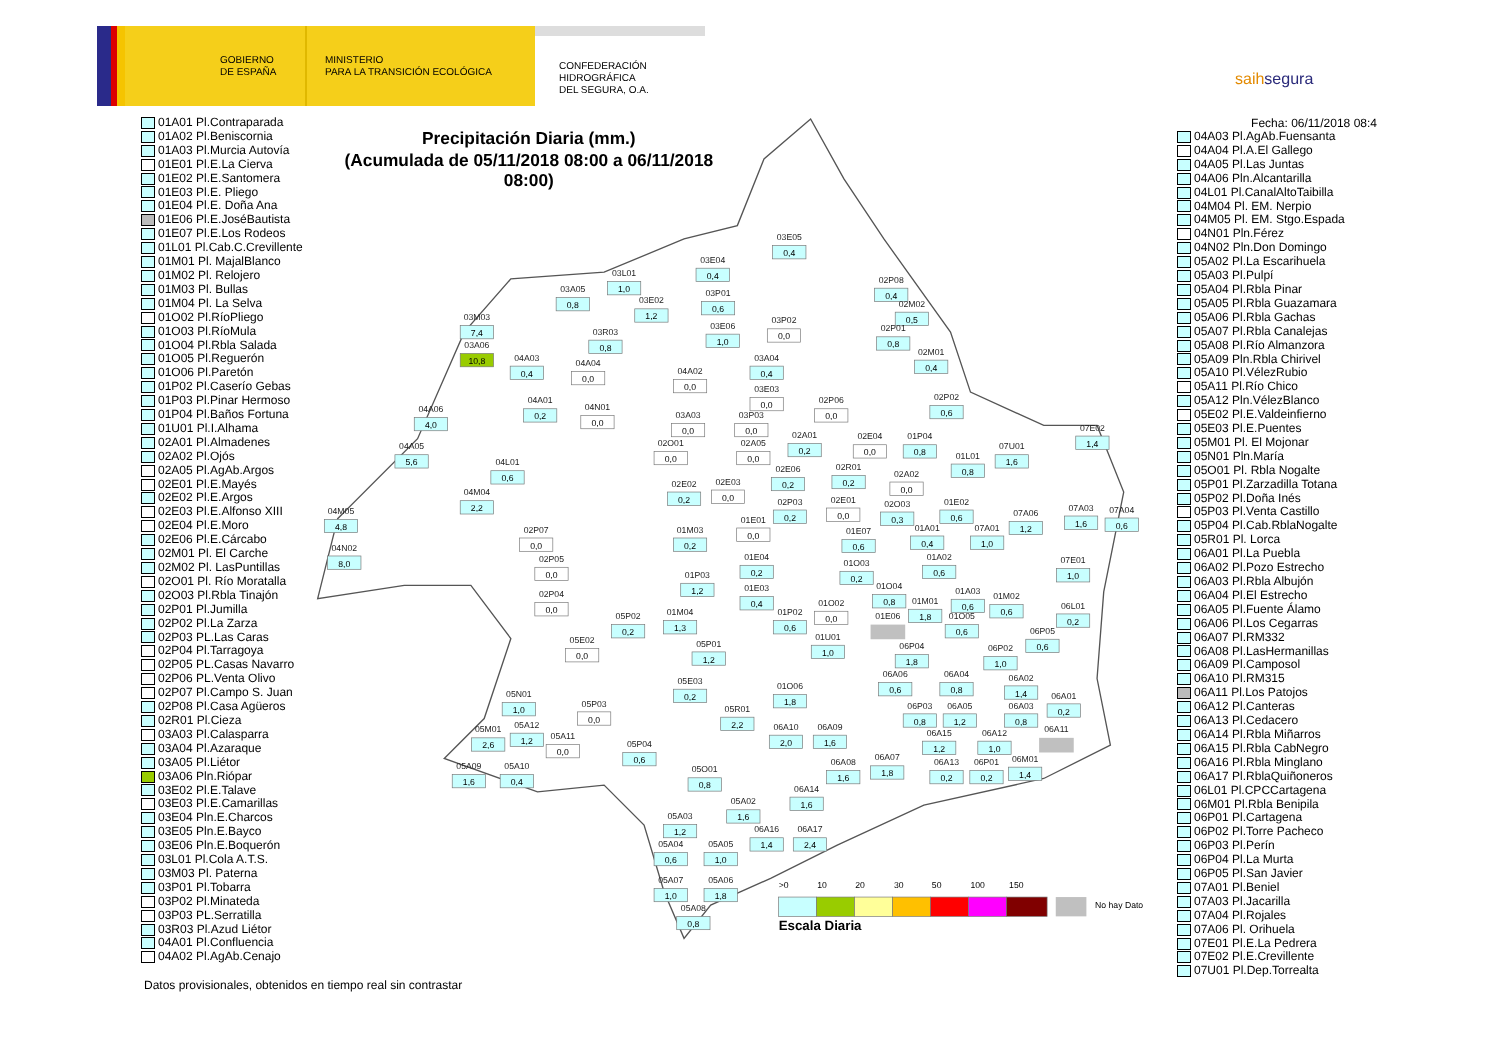GOBIERNO
DE ESPAÑA
MINISTERIO
PARA LA TRANSICIÓN ECOLÓGICA
CONFEDERACIÓN
HIDROGRÁFICA
DEL SEGURA, O.A.
saihsegura
01A01 Pl.Contraparada
01A02 Pl.Beniscornia
01A03 Pl.Murcia Autovía
01E01 Pl.E.La Cierva
01E02 Pl.E.Santomera
01E03 Pl.E. Pliego
01E04 Pl.E. Doña Ana
01E06 Pl.E.JoséBautista
01E07 Pl.E.Los Rodeos
01L01 Pl.Cab.C.Crevillente
01M01 Pl. MajalBlanco
01M02 Pl. Relojero
01M03 Pl. Bullas
01M04 Pl. La Selva
01O02 Pl.RíoPliego
01O03 Pl.RíoMula
01O04 Pl.Rbla Salada
01O05 Pl.Reguerón
01O06 Pl.Paretón
01P02 Pl.Caserío Gebas
01P03 Pl.Pinar Hermoso
01P04 Pl.Baños Fortuna
01U01 Pl.I.Alhama
02A01 Pl.Almadenes
02A02 Pl.Ojós
02A05 Pl.AgAb.Argos
02E01 Pl.E.Mayés
02E02 Pl.E.Argos
02E03 Pl.E.Alfonso XIII
02E04 Pl.E.Moro
02E06 Pl.E.Cárcabo
02M01 Pl. El Carche
02M02 Pl. LasPuntillas
02O01 Pl. Río Moratalla
02O03 Pl.Rbla Tinajón
02P01 Pl.Jumilla
02P02 Pl.La Zarza
02P03 PL.Las Caras
02P04 Pl.Tarragoya
02P05 PL.Casas Navarro
02P06 PL.Venta Olivo
02P07 Pl.Campo S. Juan
02P08 Pl.Casa Agüeros
02R01 Pl.Cieza
03A03 Pl.Calasparra
03A04 Pl.Azaraque
03A05 Pl.Liétor
03A06 Pln.Rióp​ar
03E02 Pl.E.Talave
03E03 Pl.E.Camarillas
03E04 Pln.E.Charcos
03E05 Pln.E.Bayco
03E06 Pln.E.Boquerón
03L01 Pl.Cola A.T.S.
03M03 Pl. Paterna
03P01 Pl.Tobarra
03P02 Pl.Minateda
03P03 PL.Serratilla
03R03 Pl.Azud Liétor
04A01 Pl.Confluencia
04A02 Pl.AgAb.Cenajo
Precipitación Diaria (mm.)
(Acumulada de 05/11/2018 08:00 a 06/11/2018
08:00)
03M03
7,4
03A06
10,8
03A05
0,8
03L01
1,0
03E02
1,2
03R03
0,8
03E04
0,4
03E05
0,4
03P01
0,6
03E06
1,0
03P02
0,0
02P08
0,4
02M02
0,5
02P01
0,8
02M01
0,4
04A03
0,4
04A04
0,0
04A02
0,0
03A04
0,4
03E03
0,0
02P06
0,0
02P02
0,6
04A06
4,0
04A01
0,2
04N01
0,0
03A03
0,0
03P03
0,0
02O01
0,0
02A05
0,0
02A01
0,2
02E04
0,0
01P04
0,8
01L01
0,8
07U01
1,6
07E02
1,4
04A05
5,6
04L01
0,6
02E06
0,2
02R01
0,2
02A02
0,0
04M04
2,2
02E02
0,2
02E03
0,0
02P03
0,2
02E01
0,0
02O03
0,3
01E02
0,6
07A06
1,2
07A03
1,6
07A04
0,6
04M05
4,8
02P07
0,0
01E01
0,0
01M03
0,2
01E07
0,6
01A01
0,4
07A01
1,0
04N02
8,0
02P05
0,0
01E04
0,2
01O03
0,2
01A02
0,6
07E01
1,0
01P03
1,2
01E03
0,4
01O04
0,8
02P04
0,0
01A03
0,6
01M02
0,6
01M01
1,8
06L01
0,2
05P02
0,2
01M04
1,3
01P02
0,6
01O02
0,0
01E06
01O05
0,6
06P05
0,6
01U01
1,0
05E02
0,0
05P01
1,2
06P04
1,8
06P02
1,0
06A06
0,6
06A04
0,8
06A02
1,4
05E03
0,2
01O06
1,8
06A01
0,2
05N01
1,0
05P03
0,0
05R01
2,2
06P03
0,8
06A05
1,2
06A03
0,8
05A12
1,2
05M01
2,6
06A10
2,0
06A09
1,6
06A15
1,2
06A12
1,0
06A11
05A11
0,0
05P04
0,6
06A08
1,6
06A07
1,8
06A13
0,2
06P01
0,2
06M01
1,4
05A09
1,6
05A10
0,4
05O01
0,8
06A14
1,6
05A02
1,6
05A03
1,2
06A16
1,4
06A17
2,4
05A04
0,6
05A05
1,0
05A07
1,0
05A06
1,8
05A08
0,8
>0
10
20
30
50
100
150
No hay Dato
Escala Diaria
Fecha: 06/11/2018 08:4
04A03 Pl.AgAb.Fuensanta
04A04 Pl.A.El Gallego
04A05 Pl.Las Juntas
04A06 Pln.Alcantarilla
04L01 Pl.CanalAltoTaibilla
04M04 Pl. EM. Nerpio
04M05 Pl. EM. Stgo.Espada
04N01 Pln.Férez
04N02 Pln.Don Domingo
05A02 Pl.La Escarihuela
05A03 Pl.Pulpí
05A04 Pl.Rbla Pinar
05A05 Pl.Rbla Guazamara
05A06 Pl.Rbla Gachas
05A07 Pl.Rbla Canalejas
05A08 Pl.Río Almanzora
05A09 Pln.Rbla Chirivel
05A10 Pl.VélezRubio
05A11 Pl.Río Chico
05A12 Pln.VélezBlanco
05E02 Pl.E.Valdeinfierno
05E03 Pl.E.Puentes
05M01 Pl. El Mojonar
05N01 Pln.María
05O01 Pl. Rbla Nogalte
05P01 Pl.Zarzadilla Totana
05P02 Pl.Doña Inés
05P03 Pl.Venta Castillo
05P04 Pl.Cab.RblaNogalte
05R01 Pl. Lorca
06A01 Pl.La Puebla
06A02 Pl.Pozo Estrecho
06A03 Pl.Rbla Albujón
06A04 Pl.El Estrecho
06A05 Pl.Fuente Álamo
06A06 Pl.Los Cegarras
06A07 Pl.RM332
06A08 Pl.LasHermanillas
06A09 Pl.Camposol
06A10 Pl.RM315
06A11 Pl.Los Patojos
06A12 Pl.Canteras
06A13 Pl.Cedacero
06A14 Pl.Rbla Miñarros
06A15 Pl.Rbla CabNegro
06A16 Pl.Rbla Minglano
06A17 Pl.RblaQuiñoneros
06L01 Pl.CPCCartagena
06M01 Pl.Rbla Benipila
06P01 Pl.Cartagena
06P02 Pl.Torre Pacheco
06P03 Pl.Perín
06P04 Pl.La Murta
06P05 Pl.San Javier
07A01 Pl.Beniel
07A03 Pl.Jacarilla
07A04 Pl.Rojales
07A06 Pl. Orihuela
07E01 Pl.E.La Pedrera
07E02 Pl.E.Crevillente
07U01 Pl.Dep.Torrealta
Datos provisionales, obtenidos en tiempo real sin contrastar